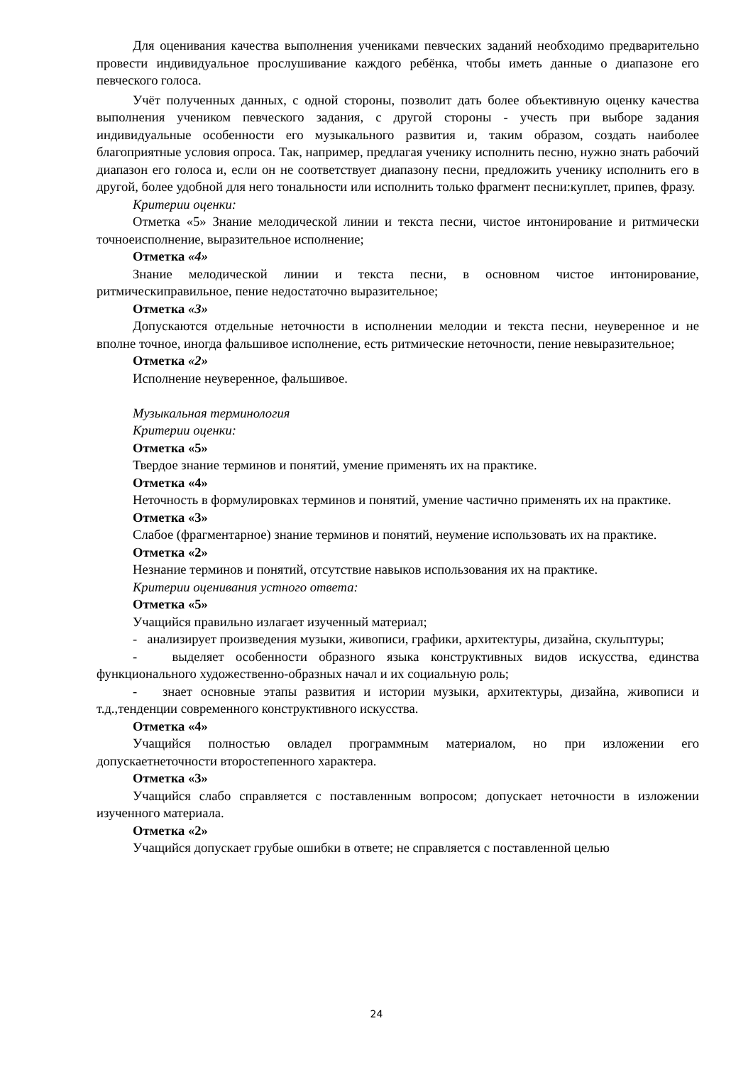Для оценивания качества выполнения учениками певческих заданий необходимо предварительно провести индивидуальное прослушивание каждого ребёнка, чтобы иметь данные о диапазоне его певческого голоса.
Учёт полученных данных, с одной стороны, позволит дать более объективную оценку качества выполнения учеником певческого задания, с другой стороны - учесть при выборе задания индивидуальные особенности его музыкального развития и, таким образом, создать наиболее благоприятные условия опроса. Так, например, предлагая ученику исполнить песню, нужно знать рабочий диапазон его голоса и, если он не соответствует диапазону песни, предложить ученику исполнить его в другой, более удобной для него тональности или исполнить только фрагмент песни:куплет, припев, фразу.
Критерии оценки:
Отметка «5» Знание мелодической линии и текста песни, чистое интонирование и ритмически точноеисполнение, выразительное исполнение;
Отметка «4»
Знание мелодической линии и текста песни, в основном чистое интонирование, ритмическиправильное, пение недостаточно выразительное;
Отметка «3»
Допускаются отдельные неточности в исполнении мелодии и текста песни, неуверенное и не вполне точное, иногда фальшивое исполнение, есть ритмические неточности, пение невыразительное;
Отметка «2»
Исполнение неуверенное, фальшивое.
Музыкальная терминология
Критерии оценки:
Отметка «5»
Твердое знание терминов и понятий, умение применять их на практике.
Отметка «4»
Неточность в формулировках терминов и понятий, умение частично применять их на практике.
Отметка «3»
Слабое (фрагментарное) знание терминов и понятий, неумение использовать их на практике.
Отметка «2»
Незнание терминов и понятий, отсутствие навыков использования их на практике.
Критерии оценивания устного ответа:
Отметка «5»
Учащийся правильно излагает изученный материал;
- анализирует произведения музыки, живописи, графики, архитектуры, дизайна, скульптуры;
- выделяет особенности образного языка конструктивных видов искусства, единства функционального художественно-образных начал и их социальную роль;
- знает основные этапы развития и истории музыки, архитектуры, дизайна, живописи и т.д.,тенденции современного конструктивного искусства.
Отметка «4»
Учащийся полностью овладел программным материалом, но при изложении его допускаетнеточности второстепенного характера.
Отметка «3»
Учащийся слабо справляется с поставленным вопросом; допускает неточности в изложении изученного материала.
Отметка «2»
Учащийся допускает грубые ошибки в ответе; не справляется с поставленной целью
24